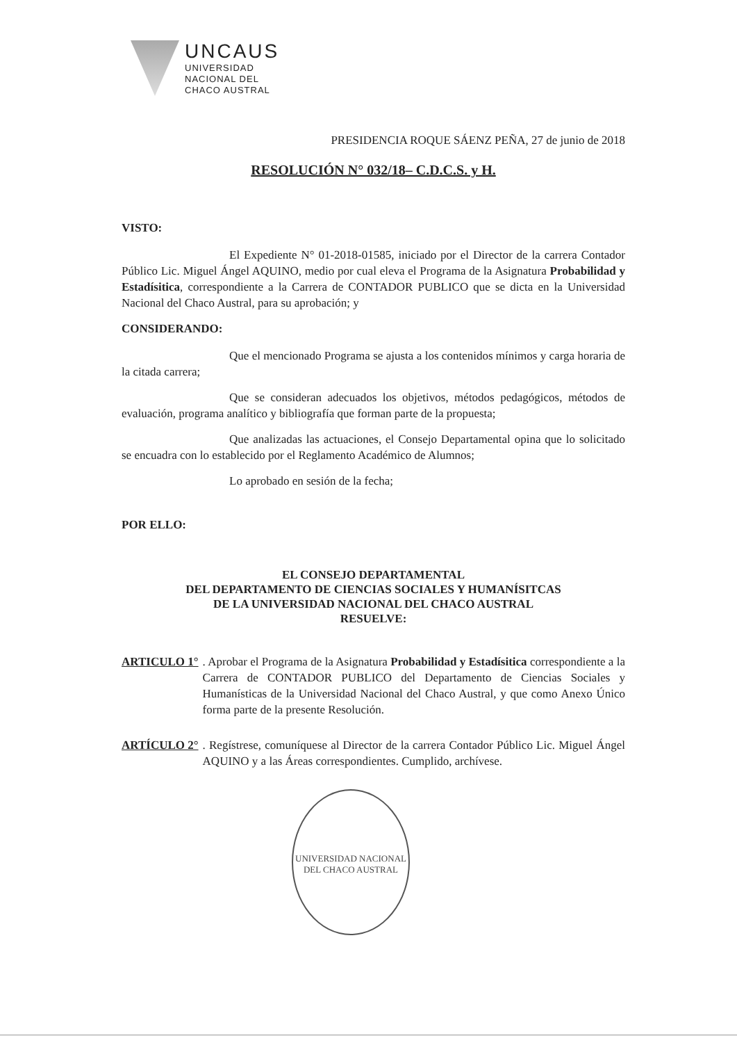UNCAUS
UNIVERSIDAD
NACIONAL DEL
CHACO AUSTRAL
PRESIDENCIA ROQUE SÁENZ PEÑA, 27 de junio de 2018
RESOLUCIÓN N° 032/18– C.D.C.S. y H.
VISTO:
El Expediente N° 01-2018-01585, iniciado por el Director de la carrera Contador Público Lic. Miguel Ángel AQUINO, medio por cual eleva el Programa de la Asignatura Probabilidad y Estadísitica, correspondiente a la Carrera de CONTADOR PUBLICO que se dicta en la Universidad Nacional del Chaco Austral, para su aprobación; y
CONSIDERANDO:
Que el mencionado Programa se ajusta a los contenidos mínimos y carga horaria de la citada carrera;
Que se consideran adecuados los objetivos, métodos pedagógicos, métodos de evaluación, programa analítico y bibliografía que forman parte de la propuesta;
Que analizadas las actuaciones, el Consejo Departamental opina que lo solicitado se encuadra con lo establecido por el Reglamento Académico de Alumnos;
Lo aprobado en sesión de la fecha;
POR ELLO:
EL CONSEJO DEPARTAMENTAL
DEL DEPARTAMENTO DE CIENCIAS SOCIALES Y HUMANÍSITCAS
DE LA UNIVERSIDAD NACIONAL DEL CHACO AUSTRAL
RESUELVE:
ARTICULO 1° . Aprobar el Programa de la Asignatura Probabilidad y Estadísitica correspondiente a la Carrera de CONTADOR PUBLICO del Departamento de Ciencias Sociales y Humanísticas de la Universidad Nacional del Chaco Austral, y que como Anexo Único forma parte de la presente Resolución.
ARTÍCULO 2° . Regístrese, comuníquese al Director de la carrera Contador Público Lic. Miguel Ángel AQUINO y a las Áreas correspondientes. Cumplido, archívese.
UNIVERSIDAD NACIONAL DEL CHACO AUSTRAL